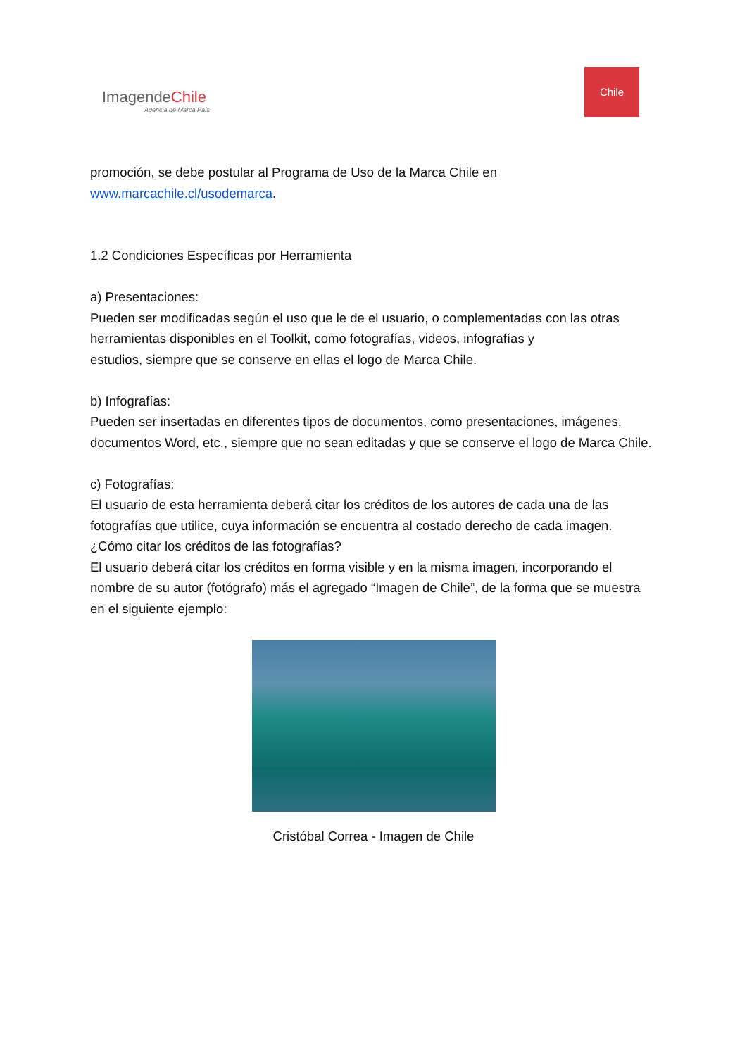ImagendeChile
Agencia de Marca País
Chile
promoción, se debe postular al Programa de Uso de la Marca Chile en
www.marcachile.cl/usodemarca.
1.2 Condiciones Específicas por Herramienta
a) Presentaciones:
Pueden ser modificadas según el uso que le de el usuario, o complementadas con las otras herramientas disponibles en el Toolkit, como fotografías, videos, infografías y
estudios, siempre que se conserve en ellas el logo de Marca Chile.
b) Infografías:
Pueden ser insertadas en diferentes tipos de documentos, como presentaciones, imágenes, documentos Word, etc., siempre que no sean editadas y que se conserve el logo de Marca Chile.
c) Fotografías:
El usuario de esta herramienta deberá citar los créditos de los autores de cada una de las fotografías que utilice, cuya información se encuentra al costado derecho de cada imagen.
¿Cómo citar los créditos de las fotografías?
El usuario deberá citar los créditos en forma visible y en la misma imagen, incorporando el nombre de su autor (fotógrafo) más el agregado “Imagen de Chile”, de la forma que se muestra en el siguiente ejemplo:
Cristóbal Correa - Imagen de Chile